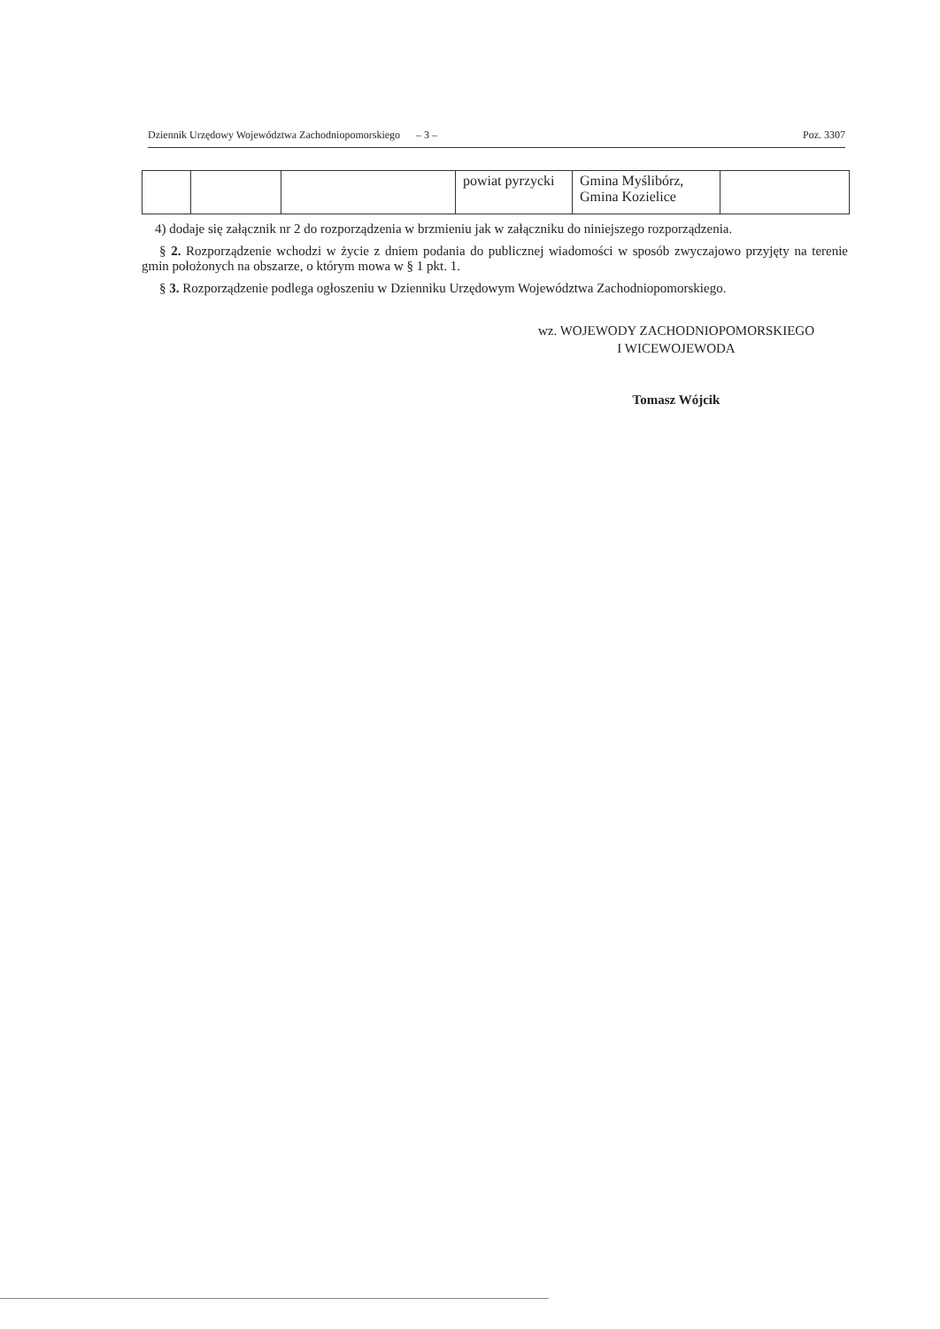Dziennik Urzędowy Województwa Zachodniopomorskiego – 3 – Poz. 3307
| | | | powiat pyrzycki | Gmina Myślibórz, Gmina Kozielice | |
4) dodaje się załącznik nr 2 do rozporządzenia w brzmieniu jak w załączniku do niniejszego rozporządzenia.
§ 2. Rozporządzenie wchodzi w życie z dniem podania do publicznej wiadomości w sposób zwyczajowo przyjęty na terenie gmin położonych na obszarze, o którym mowa w § 1 pkt. 1.
§ 3. Rozporządzenie podlega ogłoszeniu w Dzienniku Urzędowym Województwa Zachodniopomorskiego.
wz. WOJEWODY ZACHODNIOPOMORSKIEGO
I WICEWOJEWODA
Tomasz Wójcik